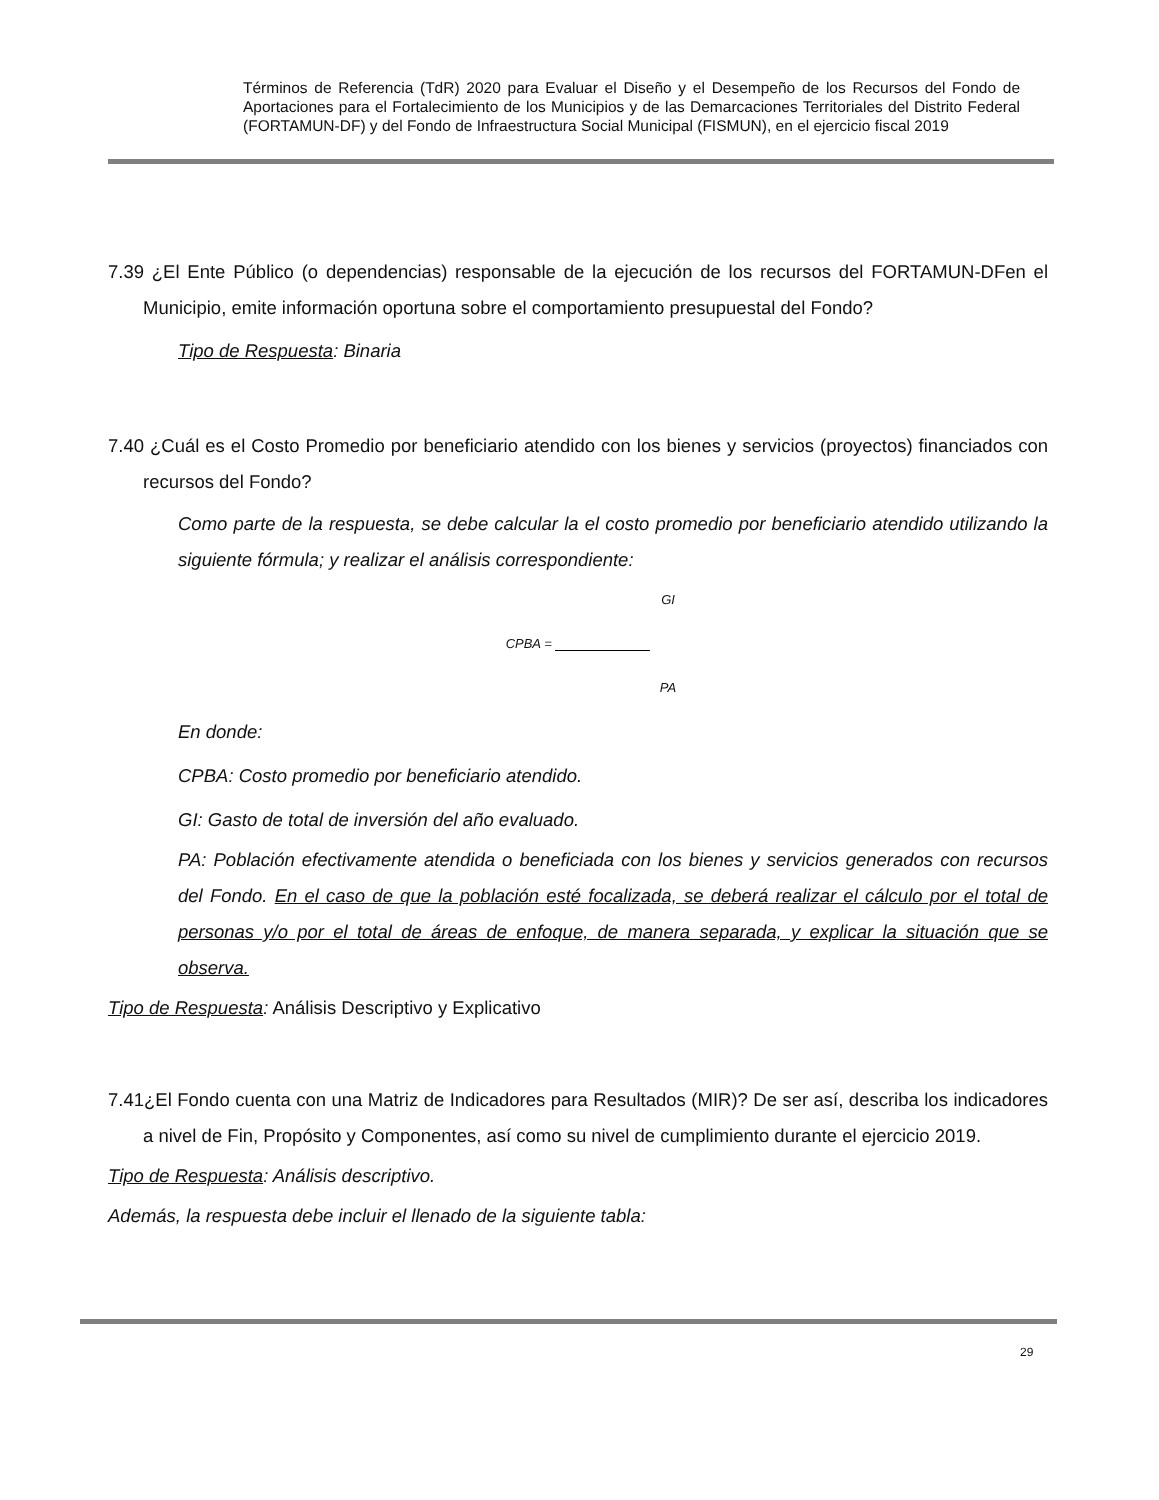Términos de Referencia (TdR) 2020 para Evaluar el Diseño y el Desempeño de los Recursos del Fondo de Aportaciones para el Fortalecimiento de los Municipios y de las Demarcaciones Territoriales del Distrito Federal (FORTAMUN-DF) y del Fondo de Infraestructura Social Municipal (FISMUN), en el ejercicio fiscal 2019
7.39 ¿El Ente Público (o dependencias) responsable de la ejecución de los recursos del FORTAMUN-DFen el Municipio, emite información oportuna sobre el comportamiento presupuestal del Fondo?
Tipo de Respuesta: Binaria
7.40 ¿Cuál es el Costo Promedio por beneficiario atendido con los bienes y servicios (proyectos) financiados con recursos del Fondo?
Como parte de la respuesta, se debe calcular la el costo promedio por beneficiario atendido utilizando la siguiente fórmula; y realizar el análisis correspondiente:
GI
CPBA =
PA
En donde:
CPBA: Costo promedio por beneficiario atendido.
GI: Gasto de total de inversión del año evaluado.
PA: Población efectivamente atendida o beneficiada con los bienes y servicios generados con recursos del Fondo. En el caso de que la población esté focalizada, se deberá realizar el cálculo por el total de personas y/o por el total de áreas de enfoque, de manera separada, y explicar la situación que se observa.
Tipo de Respuesta: Análisis Descriptivo y Explicativo
7.41¿El Fondo cuenta con una Matriz de Indicadores para Resultados (MIR)? De ser así, describa los indicadores a nivel de Fin, Propósito y Componentes, así como su nivel de cumplimiento durante el ejercicio 2019.
Tipo de Respuesta: Análisis descriptivo.
Además, la respuesta debe incluir el llenado de la siguiente tabla:
29